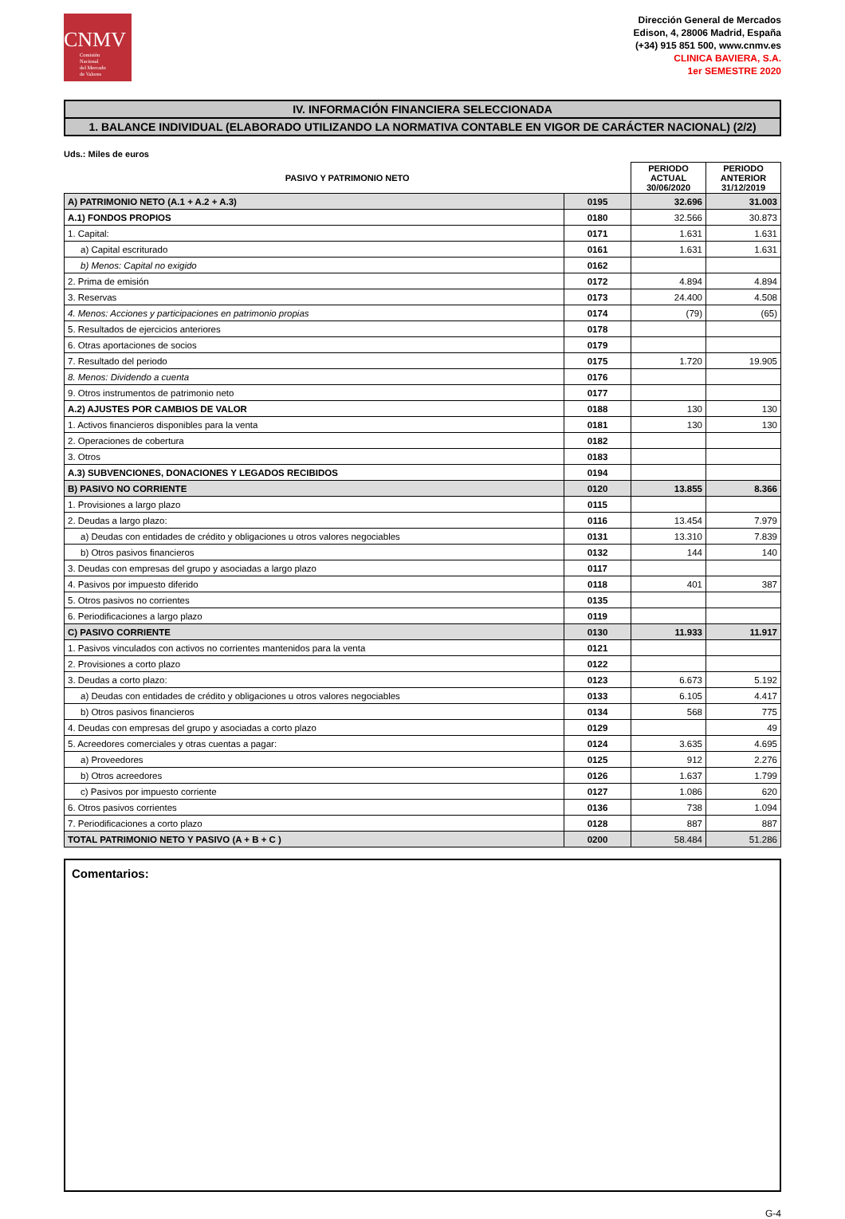CNMV
Comisión
Nacional
del Mercado
de Valores
Dirección General de Mercados
Edison, 4, 28006 Madrid, España
(+34) 915 851 500, www.cnmv.es
CLINICA BAVIERA, S.A.
1er SEMESTRE 2020
IV. INFORMACIÓN FINANCIERA SELECCIONADA
1. BALANCE INDIVIDUAL (ELABORADO UTILIZANDO LA NORMATIVA CONTABLE EN VIGOR DE CARÁCTER NACIONAL) (2/2)
Uds.: Miles de euros
| PASIVO Y PATRIMONIO NETO | | PERIODO ACTUAL 30/06/2020 | PERIODO ANTERIOR 31/12/2019 |
| --- | --- | --- | --- |
| A) PATRIMONIO NETO (A.1 + A.2 + A.3) | 0195 | 32.696 | 31.003 |
| A.1) FONDOS PROPIOS | 0180 | 32.566 | 30.873 |
| 1. Capital: | 0171 | 1.631 | 1.631 |
| a) Capital escriturado | 0161 | 1.631 | 1.631 |
| b) Menos: Capital no exigido | 0162 | | |
| 2. Prima de emisión | 0172 | 4.894 | 4.894 |
| 3. Reservas | 0173 | 24.400 | 4.508 |
| 4. Menos: Acciones y participaciones en patrimonio propias | 0174 | (79) | (65) |
| 5. Resultados de ejercicios anteriores | 0178 | | |
| 6. Otras aportaciones de socios | 0179 | | |
| 7. Resultado del periodo | 0175 | 1.720 | 19.905 |
| 8. Menos: Dividendo a cuenta | 0176 | | |
| 9. Otros instrumentos de patrimonio neto | 0177 | | |
| A.2) AJUSTES POR CAMBIOS DE VALOR | 0188 | 130 | 130 |
| 1. Activos financieros disponibles para la venta | 0181 | 130 | 130 |
| 2. Operaciones de cobertura | 0182 | | |
| 3. Otros | 0183 | | |
| A.3) SUBVENCIONES, DONACIONES Y LEGADOS RECIBIDOS | 0194 | | |
| B) PASIVO NO CORRIENTE | 0120 | 13.855 | 8.366 |
| 1. Provisiones a largo plazo | 0115 | | |
| 2. Deudas a largo plazo: | 0116 | 13.454 | 7.979 |
| a) Deudas con entidades de crédito y obligaciones u otros valores negociables | 0131 | 13.310 | 7.839 |
| b) Otros pasivos financieros | 0132 | 144 | 140 |
| 3. Deudas con empresas del grupo y asociadas a largo plazo | 0117 | | |
| 4. Pasivos por impuesto diferido | 0118 | 401 | 387 |
| 5. Otros pasivos no corrientes | 0135 | | |
| 6. Periodificaciones a largo plazo | 0119 | | |
| C) PASIVO CORRIENTE | 0130 | 11.933 | 11.917 |
| 1. Pasivos vinculados con activos no corrientes mantenidos para la venta | 0121 | | |
| 2. Provisiones a corto plazo | 0122 | | |
| 3. Deudas a corto plazo: | 0123 | 6.673 | 5.192 |
| a) Deudas con entidades de crédito y obligaciones u otros valores negociables | 0133 | 6.105 | 4.417 |
| b) Otros pasivos financieros | 0134 | 568 | 775 |
| 4. Deudas con empresas del grupo y asociadas a corto plazo | 0129 | | 49 |
| 5. Acreedores comerciales y otras cuentas a pagar: | 0124 | 3.635 | 4.695 |
| a) Proveedores | 0125 | 912 | 2.276 |
| b) Otros acreedores | 0126 | 1.637 | 1.799 |
| c) Pasivos por impuesto corriente | 0127 | 1.086 | 620 |
| 6. Otros pasivos corrientes | 0136 | 738 | 1.094 |
| 7. Periodificaciones a corto plazo | 0128 | 887 | 887 |
| TOTAL PATRIMONIO NETO Y PASIVO (A + B + C ) | 0200 | 58.484 | 51.286 |
Comentarios:
G-4